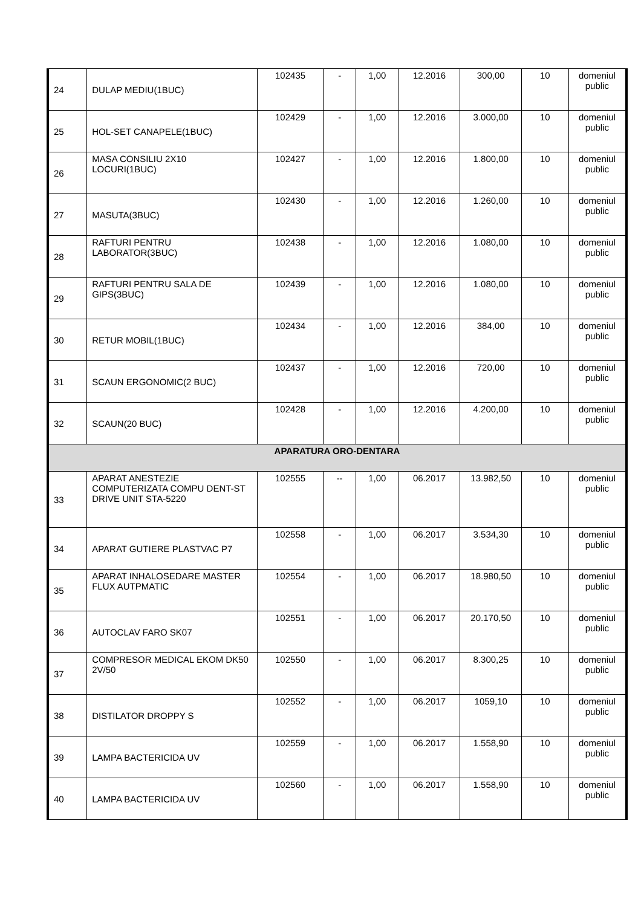| 24 | DULAP MEDIU(1BUC) | 102435 | - | 1,00 | 12.2016 | 300,00 | 10 | domeniul public |
| 25 | HOL-SET CANAPELE(1BUC) | 102429 | - | 1,00 | 12.2016 | 3.000,00 | 10 | domeniul public |
| 26 | MASA CONSILIU 2X10 LOCURI(1BUC) | 102427 | - | 1,00 | 12.2016 | 1.800,00 | 10 | domeniul public |
| 27 | MASUTA(3BUC) | 102430 | - | 1,00 | 12.2016 | 1.260,00 | 10 | domeniul public |
| 28 | RAFTURI PENTRU LABORATOR(3BUC) | 102438 | - | 1,00 | 12.2016 | 1.080,00 | 10 | domeniul public |
| 29 | RAFTURI PENTRU SALA DE GIPS(3BUC) | 102439 | - | 1,00 | 12.2016 | 1.080,00 | 10 | domeniul public |
| 30 | RETUR MOBIL(1BUC) | 102434 | - | 1,00 | 12.2016 | 384,00 | 10 | domeniul public |
| 31 | SCAUN ERGONOMIC(2 BUC) | 102437 | - | 1,00 | 12.2016 | 720,00 | 10 | domeniul public |
| 32 | SCAUN(20 BUC) | 102428 | - | 1,00 | 12.2016 | 4.200,00 | 10 | domeniul public |
| APARATURA ORO-DENTARA | | | | | | | | |
| 33 | APARAT ANESTEZIE COMPUTERIZATA COMPU DENT-ST DRIVE UNIT STA-5220 | 102555 | -- | 1,00 | 06.2017 | 13.982,50 | 10 | domeniul public |
| 34 | APARAT GUTIERE PLASTVAC P7 | 102558 | - | 1,00 | 06.2017 | 3.534,30 | 10 | domeniul public |
| 35 | APARAT INHALOSEDARE MASTER FLUX AUTPMATIC | 102554 | - | 1,00 | 06.2017 | 18.980,50 | 10 | domeniul public |
| 36 | AUTOCLAV FARO SK07 | 102551 | - | 1,00 | 06.2017 | 20.170,50 | 10 | domeniul public |
| 37 | COMPRESOR MEDICAL EKOM DK50 2V/50 | 102550 | - | 1,00 | 06.2017 | 8.300,25 | 10 | domeniul public |
| 38 | DISTILATOR DROPPY S | 102552 | - | 1,00 | 06.2017 | 1059,10 | 10 | domeniul public |
| 39 | LAMPA BACTERICIDA UV | 102559 | - | 1,00 | 06.2017 | 1.558,90 | 10 | domeniul public |
| 40 | LAMPA BACTERICIDA UV | 102560 | - | 1,00 | 06.2017 | 1.558,90 | 10 | domeniul public |